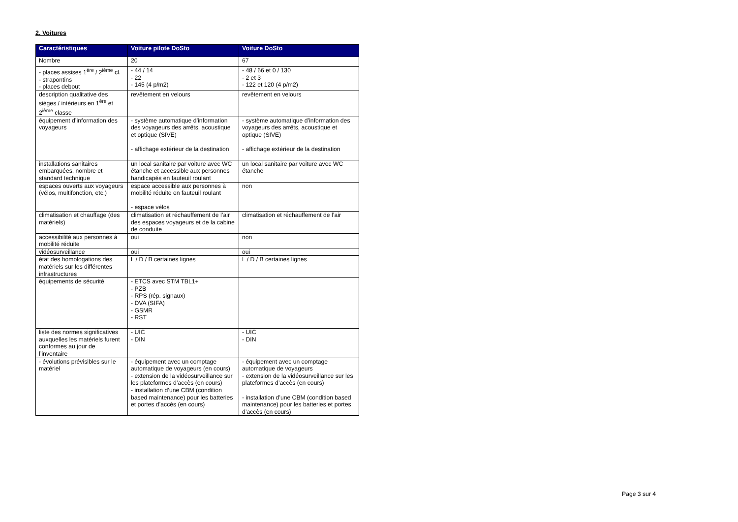2. Voitures
| Caractéristiques | Voiture pilote DoSto | Voiture DoSto |
| --- | --- | --- |
| Nombre | 20 | 67 |
| - places assises 1<sup>ère</sup> / 2<sup>ième</sup> cl. - strapontins - places debout | - 44 / 14 - 22 - 145 (4 p/m2) | - 48 / 66 et 0 / 130 - 2 et 3 - 122 et 120 (4 p/m2) |
| description qualitative des sièges / intérieurs en 1<sup>ère</sup> et 2<sup>ième</sup> classe | revêtement en velours | revêtement en velours |
| équipement d’information des voyageurs | - système automatique d’information des voyageurs des arrêts, acoustique et optique (SIVE) - affichage extérieur de la destination | - système automatique d’information des voyageurs des arrêts, acoustique et optique (SIVE) - affichage extérieur de la destination |
| installations sanitaires embarquées, nombre et standard technique | un local sanitaire par voiture avec WC étanche et accessible aux personnes handicapés en fauteuil roulant | un local sanitaire par voiture avec WC étanche |
| espaces ouverts aux voyageurs (vélos, multifonction, etc.) | espace accessible aux personnes à mobilité réduite en fauteuil roulant - espace vélos | non |
| climatisation et chauffage (des matériels) | climatisation et réchauffement de l’air des espaces voyageurs et de la cabine de conduite | climatisation et réchauffement de l’air |
| accessibilité aux personnes à mobilité réduite | oui | non |
| vidéosurveillance | oui | oui |
| état des homologations des matériels sur les différentes infrastructures | L / D / B certaines lignes | L / D / B certaines lignes |
| équipements de sécurité | - ETCS avec STM TBL1+ - PZB - RPS (rép. signaux) - DVA (SIFA) - GSMR - RST | |
| liste des normes significatives auxquelles les matériels furent conformes au jour de l’inventaire | - UIC - DIN | - UIC - DIN |
| - évolutions prévisibles sur le matériel | - équipement avec un comptage automatique de voyageurs (en cours) - extension de la vidéosurveillance sur les plateformes d’accès (en cours) - installation d’une CBM (condition based maintenance) pour les batteries et portes d’accès (en cours) | - équipement avec un comptage automatique de voyageurs - extension de la vidéosurveillance sur les plateformes d’accès (en cours) - installation d’une CBM (condition based maintenance) pour les batteries et portes d’accès (en cours) |
Page 3 sur 4